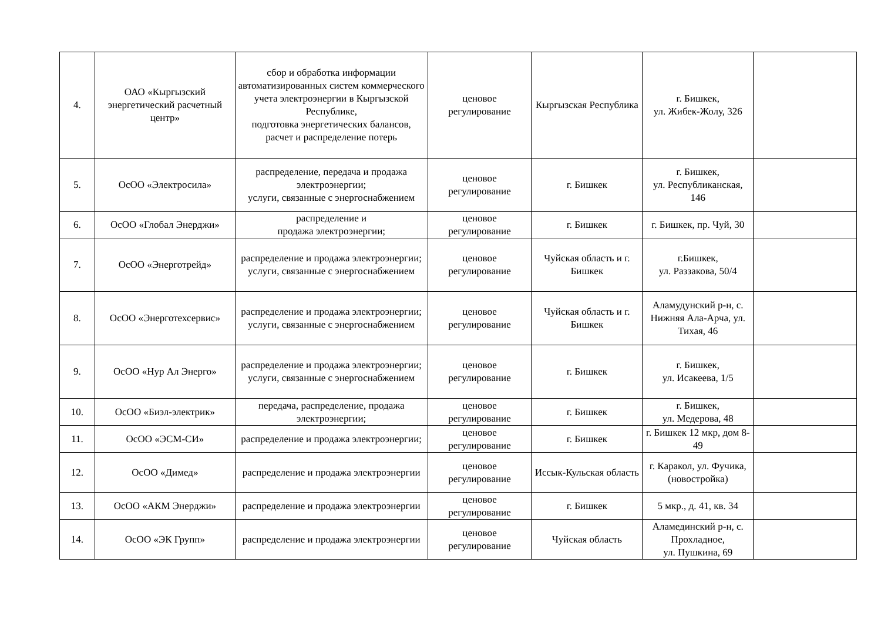| 4. | ОАО «Кыргызский энергетический расчетный центр» | сбор и обработка информации автоматизированных систем коммерческого учета электроэнергии в Кыргызской Республике, подготовка энергетических балансов, расчет и распределение потерь | ценовое регулирование | Кыргызская Республика | г. Бишкек, ул. Жибек-Жолу, 326 | |
| 5. | ОсОО «Электросила» | распределение, передача и продажа электроэнергии; услуги, связанные с энергоснабжением | ценовое регулирование | г. Бишкек | г. Бишкек, ул. Республиканская, 146 | |
| 6. | ОсОО «Глобал Энерджи» | распределение и продажа электроэнергии; | ценовое регулирование | г. Бишкек | г. Бишкек, пр. Чуй, 30 | |
| 7. | ОсОО «Энерготрейд» | распределение и продажа электроэнергии; услуги, связанные с энергоснабжением | ценовое регулирование | Чуйская область и г. Бишкек | г.Бишкек, ул. Раззакова, 50/4 | |
| 8. | ОсОО «Энерготехсервис» | распределение и продажа электроэнергии; услуги, связанные с энергоснабжением | ценовое регулирование | Чуйская область и г. Бишкек | Аламудунский р-н, с. Нижняя Ала-Арча, ул. Тихая, 46 | |
| 9. | ОсОО «Нур Ал Энерго» | распределение и продажа электроэнергии; услуги, связанные с энергоснабжением | ценовое регулирование | г. Бишкек | г. Бишкек, ул. Исакеева, 1/5 | |
| 10. | ОсОО «Биэл-электрик» | передача, распределение, продажа электроэнергии; | ценовое регулирование | г. Бишкек | г. Бишкек, ул. Медерова, 48 | |
| 11. | ОсОО «ЭСМ-СИ» | распределение и продажа электроэнергии; | ценовое регулирование | г. Бишкек | г. Бишкек 12 мкр, дом 8-49 | |
| 12. | ОсОО «Димед» | распределение и продажа электроэнергии | ценовое регулирование | Иссык-Кульская область | г. Каракол, ул. Фучика, (новостройка) | |
| 13. | ОсОО «АКМ Энерджи» | распределение и продажа электроэнергии | ценовое регулирование | г. Бишкек | 5 мкр., д. 41, кв. 34 | |
| 14. | ОсОО «ЭК Групп» | распределение и продажа электроэнергии | ценовое регулирование | Чуйская область | Аламединский р-н, с. Прохладное, ул. Пушкина, 69 | |